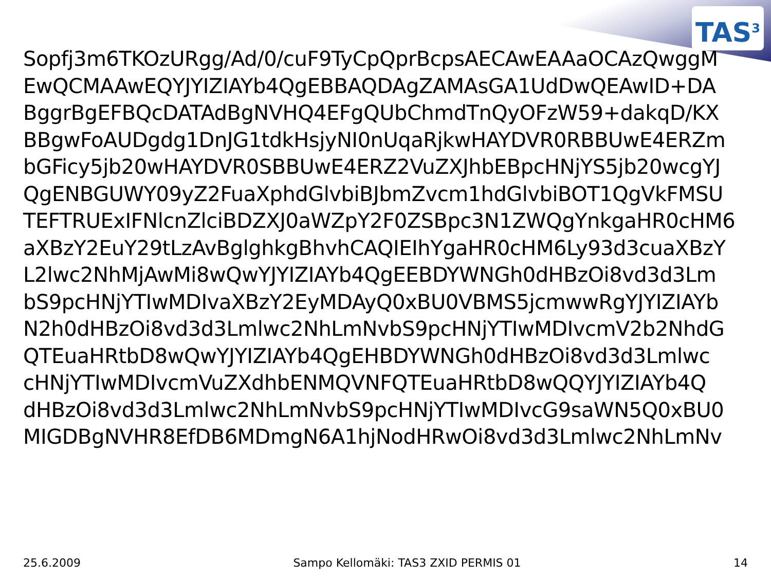TAS<sup>3</sup>
Sopfj3m6TKOzURgg/Ad/0/cuF9TyCpQprBcpsAECAwEAAaOCAzQwggM
EwQCMAAwEQYJYIZIAYb4QgEBBAQDAgZAMAsGA1UdDwQEAwID+DA
BggrBgEFBQcDATAdBgNVHQ4EFgQUbChmdTnQyOFzW59+dakqD/KX
BBgwFoAUDgdg1DnJG1tdkHsjyNI0nUqaRjkwHAYDVR0RBBUwE4ERZm
bGFicy5jb20wHAYDVR0SBBUwE4ERZ2VuZXJhbEBpcHNjYS5jb20wcgYJ
QgENBGUWY09yZ2FuaXphdGlvbiBJbmZvcm1hdGlvbiBOT1QgVkFMSU
TEFTRUExIFNlcnZlciBDZXJ0aWZpY2F0ZSBpc3N1ZWQgYnkgaHR0cHM6
aXBzY2EuY29tLzAvBglghkgBhvhCAQIEIhYgaHR0cHM6Ly93d3cuaXBzY
L2lwc2NhMjAwMi8wQwYJYIZIAYb4QgEEBDYWNGh0dHBzOi8vd3d3Lm
bS9pcHNjYTIwMDIvaXBzY2EyMDAyQ0xBU0VBMS5jcmwwRgYJYIZIAYb
N2h0dHBzOi8vd3d3Lmlwc2NhLmNvbS9pcHNjYTIwMDIvcmV2b2NhdG
QTEuaHRtbD8wQwYJYIZIAYb4QgEHBDYWNGh0dHBzOi8vd3d3Lmlwc
cHNjYTIwMDIvcmVuZXdhbENMQVNFQTEuaHRtbD8wQQYJYIZIAYb4Q
dHBzOi8vd3d3Lmlwc2NhLmNvbS9pcHNjYTIwMDIvcG9saWN5Q0xBU0
MIGDBgNVHR8EfDB6MDmgN6A1hjNodHRwOi8vd3d3Lmlwc2NhLmNv
25.6.2009 Sampo Kellomäki: TAS3 ZXID PERMIS 01 14